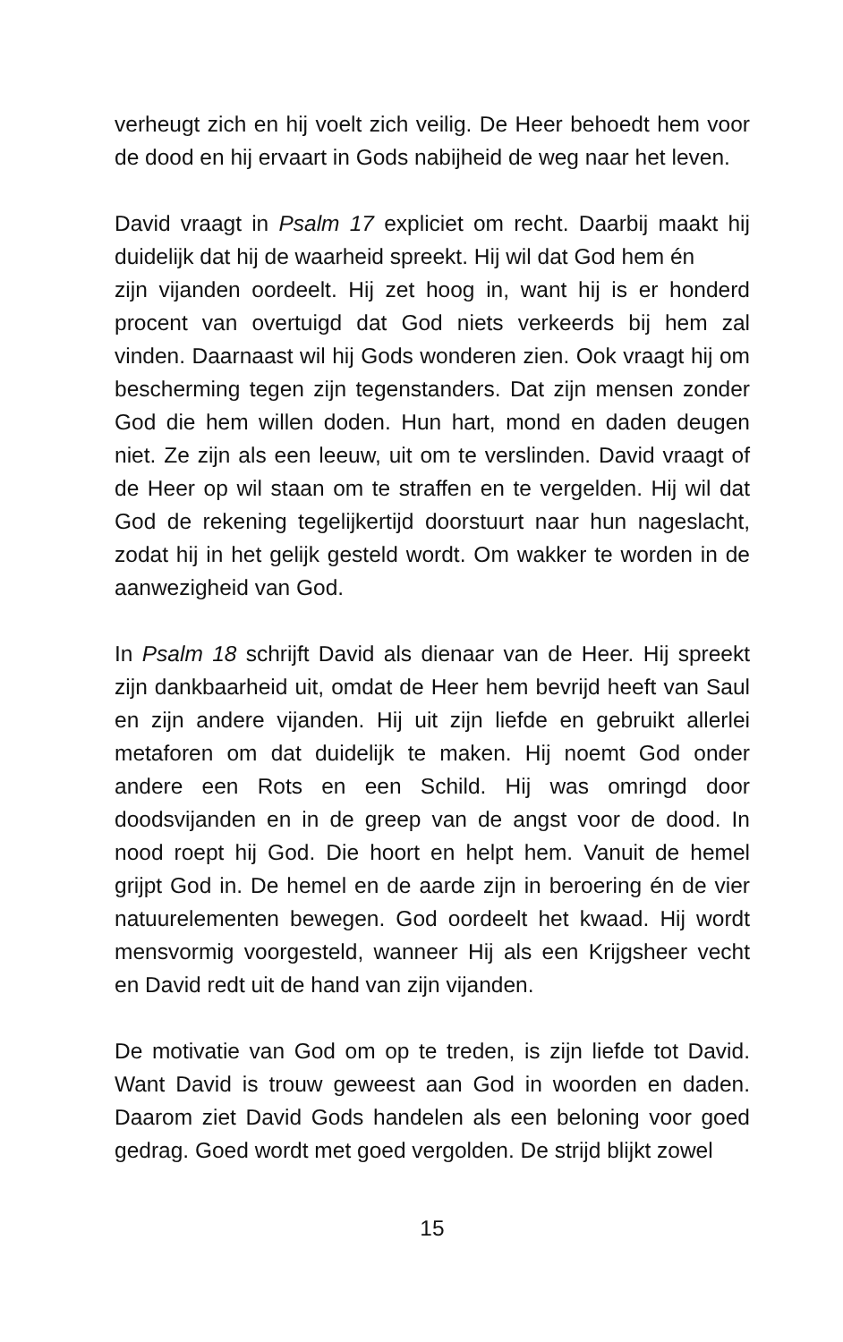verheugt zich en hij voelt zich veilig. De Heer behoedt hem voor de dood en hij ervaart in Gods nabijheid de weg naar het leven.
David vraagt in Psalm 17 expliciet om recht. Daarbij maakt hij duidelijk dat hij de waarheid spreekt. Hij wil dat God hem én
zijn vijanden oordeelt. Hij zet hoog in, want hij is er honderd procent van overtuigd dat God niets verkeerds bij hem zal vinden. Daarnaast wil hij Gods wonderen zien. Ook vraagt hij om bescherming tegen zijn tegenstanders. Dat zijn mensen zonder God die hem willen doden. Hun hart, mond en daden deugen niet. Ze zijn als een leeuw, uit om te verslinden. David vraagt of de Heer op wil staan om te straffen en te vergelden. Hij wil dat God de rekening tegelijkertijd doorstuurt naar hun nageslacht, zodat hij in het gelijk gesteld wordt. Om wakker te worden in de aanwezigheid van God.
In Psalm 18 schrijft David als dienaar van de Heer. Hij spreekt zijn dankbaarheid uit, omdat de Heer hem bevrijd heeft van Saul en zijn andere vijanden. Hij uit zijn liefde en gebruikt allerlei metaforen om dat duidelijk te maken. Hij noemt God onder andere een Rots en een Schild. Hij was omringd door doodsvijanden en in de greep van de angst voor de dood. In nood roept hij God. Die hoort en helpt hem. Vanuit de hemel grijpt God in. De hemel en de aarde zijn in beroering én de vier natuurelementen bewegen. God oordeelt het kwaad. Hij wordt mensvormig voorgesteld, wanneer Hij als een Krijgsheer vecht en David redt uit de hand van zijn vijanden.
De motivatie van God om op te treden, is zijn liefde tot David. Want David is trouw geweest aan God in woorden en daden. Daarom ziet David Gods handelen als een beloning voor goed gedrag. Goed wordt met goed vergolden. De strijd blijkt zowel
15